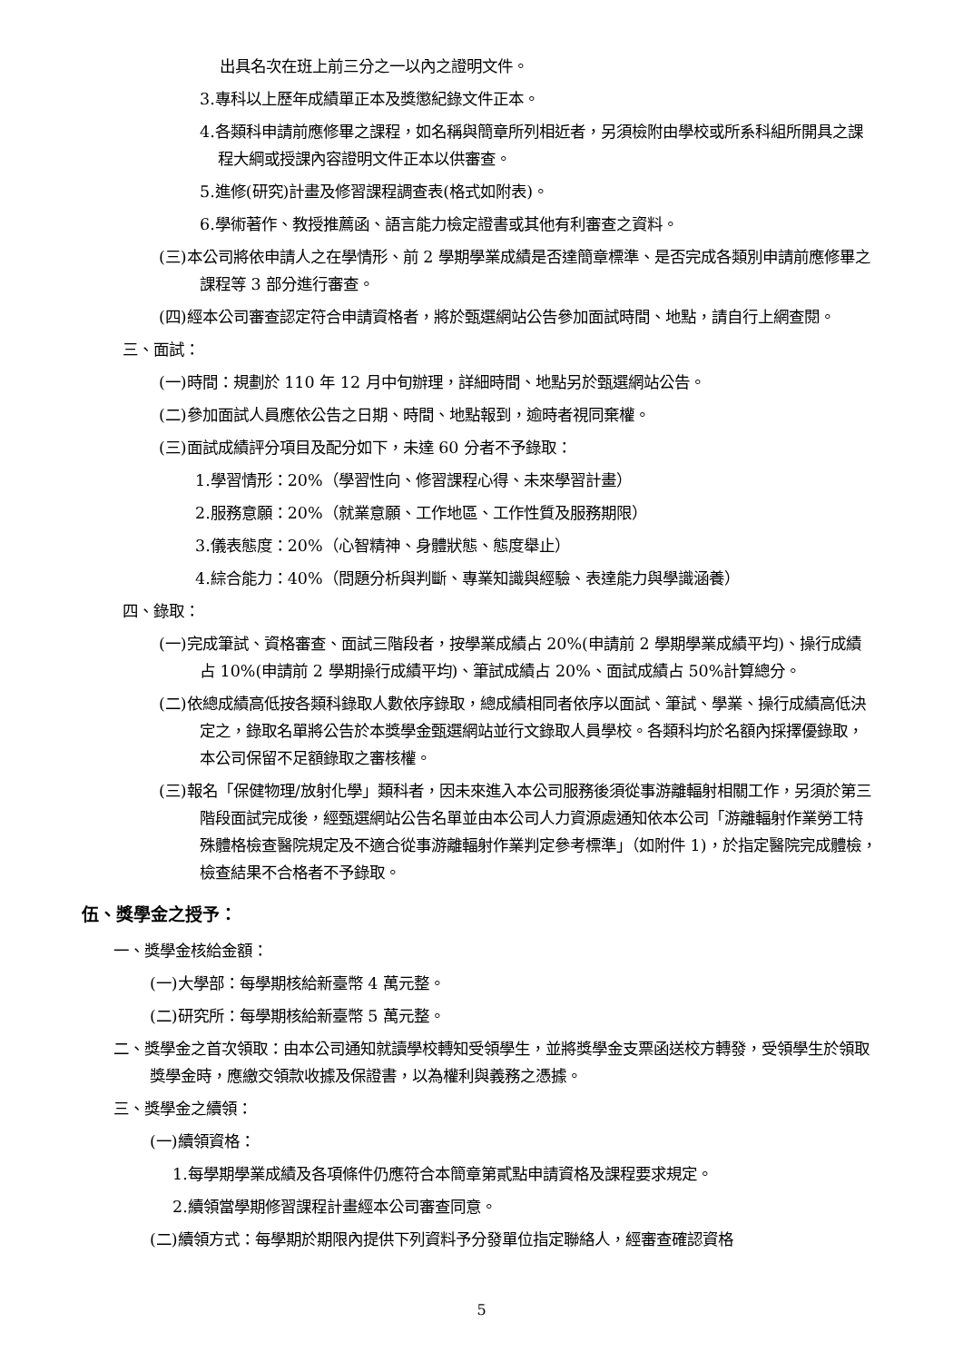出具名次在班上前三分之一以內之證明文件。
3.專科以上歷年成績單正本及獎懲紀錄文件正本。
4.各類科申請前應修畢之課程，如名稱與簡章所列相近者，另須檢附由學校或所系科組所開具之課程大綱或授課內容證明文件正本以供審查。
5.進修(研究)計畫及修習課程調查表(格式如附表)。
6.學術著作、教授推薦函、語言能力檢定證書或其他有利審查之資料。
(三)本公司將依申請人之在學情形、前 2 學期學業成績是否達簡章標準、是否完成各類別申請前應修畢之課程等 3 部分進行審查。
(四)經本公司審查認定符合申請資格者，將於甄選網站公告參加面試時間、地點，請自行上網查閱。
三、面試：
(一)時間：規劃於 110 年 12 月中旬辦理，詳細時間、地點另於甄選網站公告。
(二)參加面試人員應依公告之日期、時間、地點報到，逾時者視同棄權。
(三)面試成績評分項目及配分如下，未達 60 分者不予錄取：
1.學習情形：20%（學習性向、修習課程心得、未來學習計畫）
2.服務意願：20%（就業意願、工作地區、工作性質及服務期限）
3.儀表態度：20%（心智精神、身體狀態、態度舉止）
4.綜合能力：40%（問題分析與判斷、專業知識與經驗、表達能力與學識涵養）
四、錄取：
(一)完成筆試、資格審查、面試三階段者，按學業成績占 20%(申請前 2 學期學業成績平均)、操行成績占 10%(申請前 2 學期操行成績平均)、筆試成績占 20%、面試成績占 50%計算總分。
(二)依總成績高低按各類科錄取人數依序錄取，總成績相同者依序以面試、筆試、學業、操行成績高低決定之，錄取名單將公告於本獎學金甄選網站並行文錄取人員學校。各類科均於名額內採擇優錄取，本公司保留不足額錄取之審核權。
(三)報名「保健物理/放射化學」類科者，因未來進入本公司服務後須從事游離輻射相關工作，另須於第三階段面試完成後，經甄選網站公告名單並由本公司人力資源處通知依本公司「游離輻射作業勞工特殊體格檢查醫院規定及不適合從事游離輻射作業判定參考標準」（如附件 1)，於指定醫院完成體檢，檢查結果不合格者不予錄取。
伍、獎學金之授予：
一、獎學金核給金額：
(一)大學部：每學期核給新臺幣 4 萬元整。
(二)研究所：每學期核給新臺幣 5 萬元整。
二、獎學金之首次領取：由本公司通知就讀學校轉知受領學生，並將獎學金支票函送校方轉發，受領學生於領取獎學金時，應繳交領款收據及保證書，以為權利與義務之憑據。
三、獎學金之續領：
(一)續領資格：
1.每學期學業成績及各項條件仍應符合本簡章第貳點申請資格及課程要求規定。
2.續領當學期修習課程計畫經本公司審查同意。
(二)續領方式：每學期於期限內提供下列資料予分發單位指定聯絡人，經審查確認資格
5